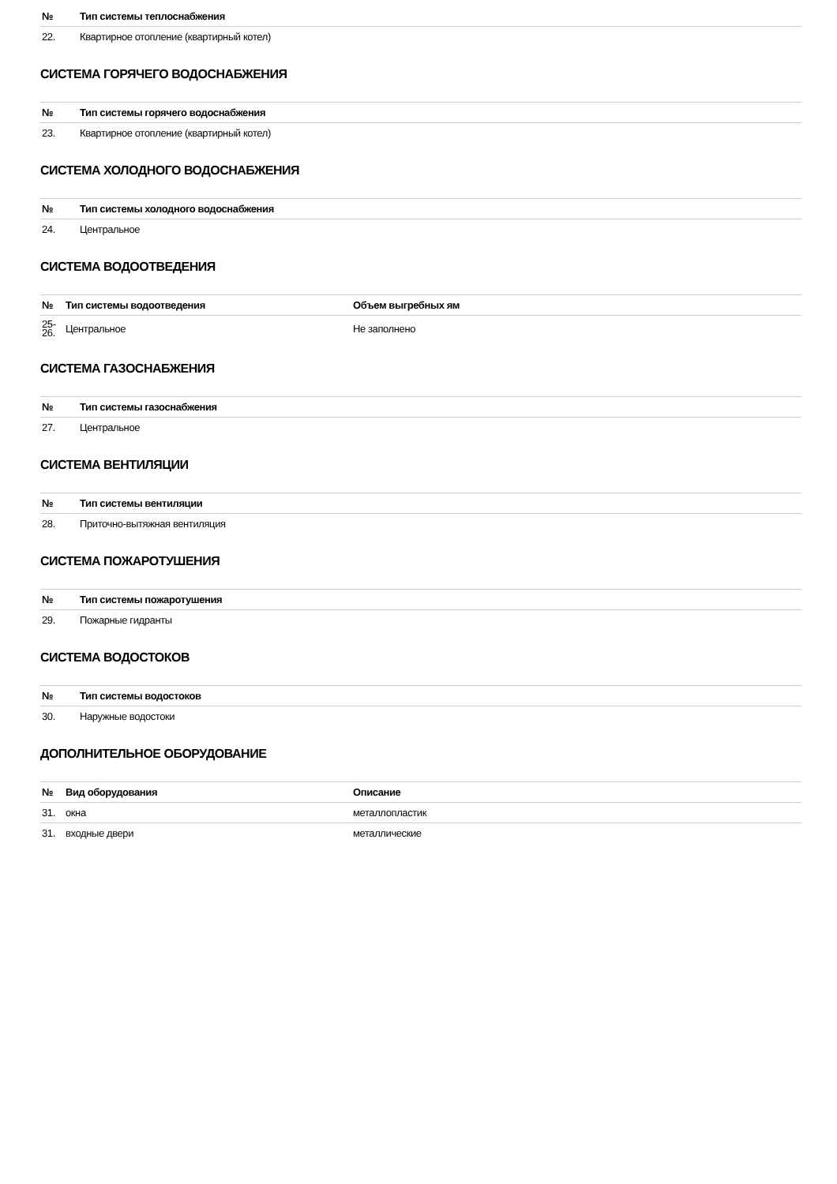| № | Тип системы теплоснабжения |
| --- | --- |
| 22. | Квартирное отопление (квартирный котел) |
СИСТЕМА ГОРЯЧЕГО ВОДОСНАБЖЕНИЯ
| № | Тип системы горячего водоснабжения |
| --- | --- |
| 23. | Квартирное отопление (квартирный котел) |
СИСТЕМА ХОЛОДНОГО ВОДОСНАБЖЕНИЯ
| № | Тип системы холодного водоснабжения |
| --- | --- |
| 24. | Центральное |
СИСТЕМА ВОДООТВЕДЕНИЯ
| № | Тип системы водоотведения | Объем выгребных ям |
| --- | --- | --- |
| 25- 26. | Центральное | Не заполнено |
СИСТЕМА ГАЗОСНАБЖЕНИЯ
| № | Тип системы газоснабжения |
| --- | --- |
| 27. | Центральное |
СИСТЕМА ВЕНТИЛЯЦИИ
| № | Тип системы вентиляции |
| --- | --- |
| 28. | Приточно-вытяжная вентиляция |
СИСТЕМА ПОЖАРОТУШЕНИЯ
| № | Тип системы пожаротушения |
| --- | --- |
| 29. | Пожарные гидранты |
СИСТЕМА ВОДОСТОКОВ
| № | Тип системы водостоков |
| --- | --- |
| 30. | Наружные водостоки |
ДОПОЛНИТЕЛЬНОЕ ОБОРУДОВАНИЕ
| № | Вид оборудования | Описание |
| --- | --- | --- |
| 31. | окна | металлопластик |
| 31. | входные двери | металлические |